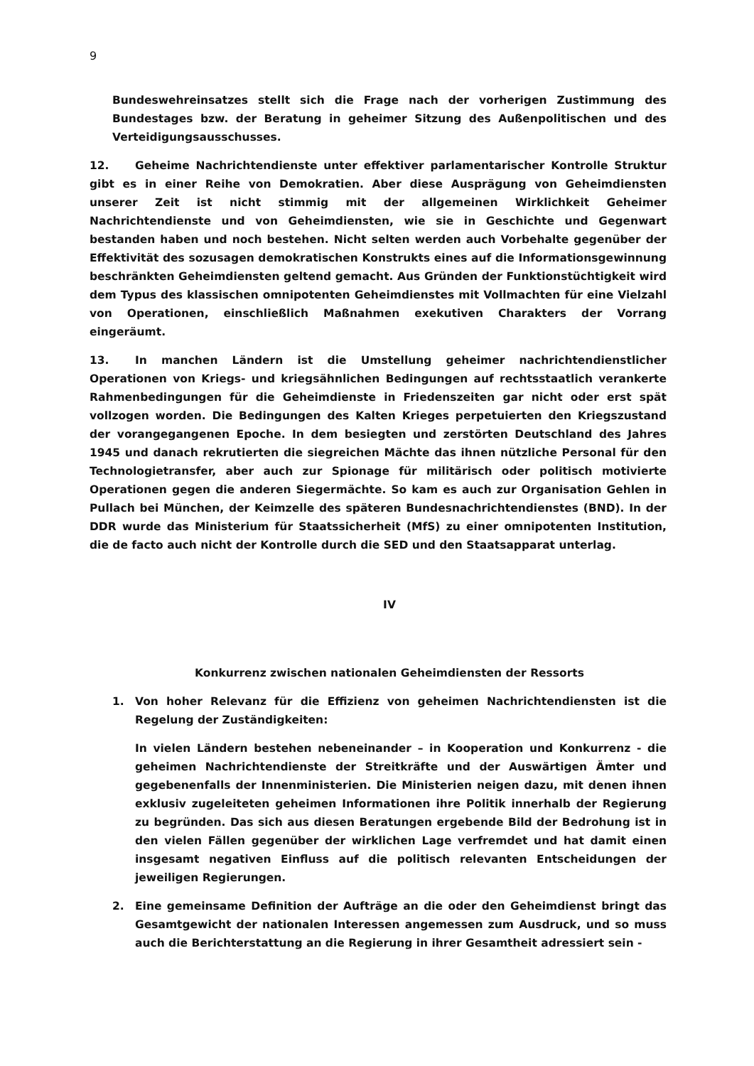9
Bundeswehreinsatzes stellt sich die Frage nach der vorherigen Zustimmung des Bundestages bzw. der Beratung in geheimer Sitzung des Außenpolitischen und des Verteidigungsausschusses.
12. Geheime Nachrichtendienste unter effektiver parlamentarischer Kontrolle Struktur gibt es in einer Reihe von Demokratien. Aber diese Ausprägung von Geheimdiensten unserer Zeit ist nicht stimmig mit der allgemeinen Wirklichkeit Geheimer Nachrichtendienste und von Geheimdiensten, wie sie in Geschichte und Gegenwart bestanden haben und noch bestehen. Nicht selten werden auch Vorbehalte gegenüber der Effektivität des sozusagen demokratischen Konstrukts eines auf die Informationsgewinnung beschränkten Geheimdiensten geltend gemacht. Aus Gründen der Funktionstüchtigkeit wird dem Typus des klassischen omnipotenten Geheimdienstes mit Vollmachten für eine Vielzahl von Operationen, einschließlich Maßnahmen exekutiven Charakters der Vorrang eingeräumt.
13. In manchen Ländern ist die Umstellung geheimer nachrichtendienstlicher Operationen von Kriegs- und kriegsähnlichen Bedingungen auf rechtsstaatlich verankerte Rahmenbedingungen für die Geheimdienste in Friedenszeiten gar nicht oder erst spät vollzogen worden. Die Bedingungen des Kalten Krieges perpetuierten den Kriegszustand der vorangegangenen Epoche. In dem besiegten und zerstörten Deutschland des Jahres 1945 und danach rekrutierten die siegreichen Mächte das ihnen nützliche Personal für den Technologietransfer, aber auch zur Spionage für militärisch oder politisch motivierte Operationen gegen die anderen Siegermächte. So kam es auch zur Organisation Gehlen in Pullach bei München, der Keimzelle des späteren Bundesnachrichtendienstes (BND). In der DDR wurde das Ministerium für Staatssicherheit (MfS) zu einer omnipotenten Institution, die de facto auch nicht der Kontrolle durch die SED und den Staatsapparat unterlag.
IV
Konkurrenz zwischen nationalen Geheimdiensten der Ressorts
1. Von hoher Relevanz für die Effizienz von geheimen Nachrichtendiensten ist die Regelung der Zuständigkeiten:
In vielen Ländern bestehen nebeneinander – in Kooperation und Konkurrenz - die geheimen Nachrichtendienste der Streitkräfte und der Auswärtigen Ämter und gegebenenfalls der Innenministerien. Die Ministerien neigen dazu, mit denen ihnen exklusiv zugeleiteten geheimen Informationen ihre Politik innerhalb der Regierung zu begründen. Das sich aus diesen Beratungen ergebende Bild der Bedrohung ist in den vielen Fällen gegenüber der wirklichen Lage verfremdet und hat damit einen insgesamt negativen Einfluss auf die politisch relevanten Entscheidungen der jeweiligen Regierungen.
2. Eine gemeinsame Definition der Aufträge an die oder den Geheimdienst bringt das Gesamtgewicht der nationalen Interessen angemessen zum Ausdruck, und so muss auch die Berichterstattung an die Regierung in ihrer Gesamtheit adressiert sein -